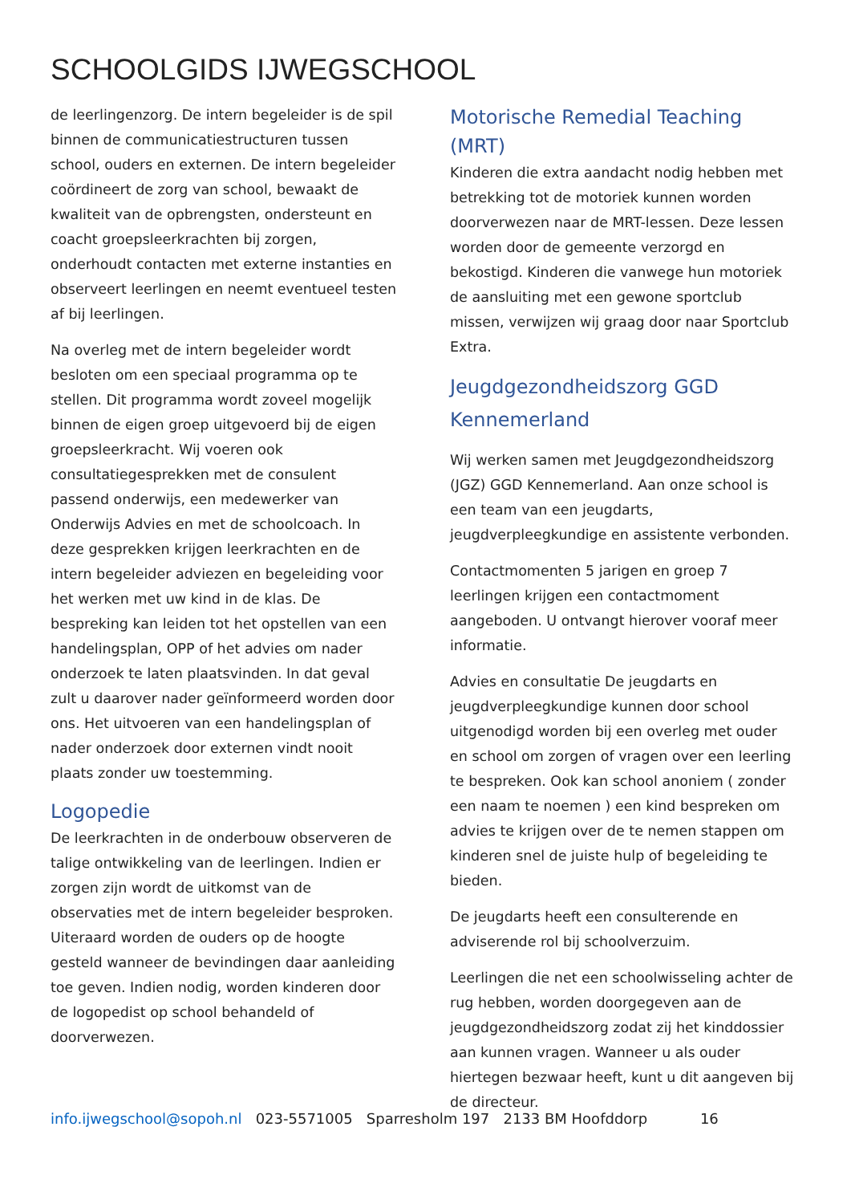SCHOOLGIDS IJWEGSCHOOL
de leerlingenzorg. De intern begeleider is de spil binnen de communicatiestructuren tussen school, ouders en externen. De intern begeleider coördineert de zorg van school, bewaakt de kwaliteit van de opbrengsten, ondersteunt en coacht groepsleerkrachten bij zorgen, onderhoudt contacten met externe instanties en observeert leerlingen en neemt eventueel testen af bij leerlingen.
Na overleg met de intern begeleider wordt besloten om een speciaal programma op te stellen. Dit programma wordt zoveel mogelijk binnen de eigen groep uitgevoerd bij de eigen groepsleerkracht. Wij voeren ook consultatiegesprekken met de consulent passend onderwijs, een medewerker van Onderwijs Advies en met de schoolcoach. In deze gesprekken krijgen leerkrachten en de intern begeleider adviezen en begeleiding voor het werken met uw kind in de klas. De bespreking kan leiden tot het opstellen van een handelingsplan, OPP of het advies om nader onderzoek te laten plaatsvinden. In dat geval zult u daarover nader geïnformeerd worden door ons. Het uitvoeren van een handelingsplan of nader onderzoek door externen vindt nooit plaats zonder uw toestemming.
Logopedie
De leerkrachten in de onderbouw observeren de talige ontwikkeling van de leerlingen. Indien er zorgen zijn wordt de uitkomst van de observaties met de intern begeleider besproken. Uiteraard worden de ouders op de hoogte gesteld wanneer de bevindingen daar aanleiding toe geven. Indien nodig, worden kinderen door de logopedist op school behandeld of doorverwezen.
Motorische Remedial Teaching (MRT)
Kinderen die extra aandacht nodig hebben met betrekking tot de motoriek kunnen worden doorverwezen naar de MRT-lessen. Deze lessen worden door de gemeente verzorgd en bekostigd. Kinderen die vanwege hun motoriek de aansluiting met een gewone sportclub missen, verwijzen wij graag door naar Sportclub Extra.
Jeugdgezondheidszorg GGD Kennemerland
Wij werken samen met Jeugdgezondheidszorg (JGZ) GGD Kennemerland. Aan onze school is een team van een jeugdarts, jeugdverpleegkundige en assistente verbonden.
Contactmomenten 5 jarigen en groep 7 leerlingen krijgen een contactmoment aangeboden. U ontvangt hierover vooraf meer informatie.
Advies en consultatie De jeugdarts en jeugdverpleegkundige kunnen door school uitgenodigd worden bij een overleg met ouder en school om zorgen of vragen over een leerling te bespreken. Ook kan school anoniem ( zonder een naam te noemen ) een kind bespreken om advies te krijgen over de te nemen stappen om kinderen snel de juiste hulp of begeleiding te bieden.
De jeugdarts heeft een consulterende en adviserende rol bij schoolverzuim.
Leerlingen die net een schoolwisseling achter de rug hebben, worden doorgegeven aan de jeugdgezondheidszorg zodat zij het kinddossier aan kunnen vragen. Wanneer u als ouder hiertegen bezwaar heeft, kunt u dit aangeven bij de directeur.
info.ijwegschool@sopoh.nl 023-5571005 Sparresholm 197 2133 BM Hoofddorp 16